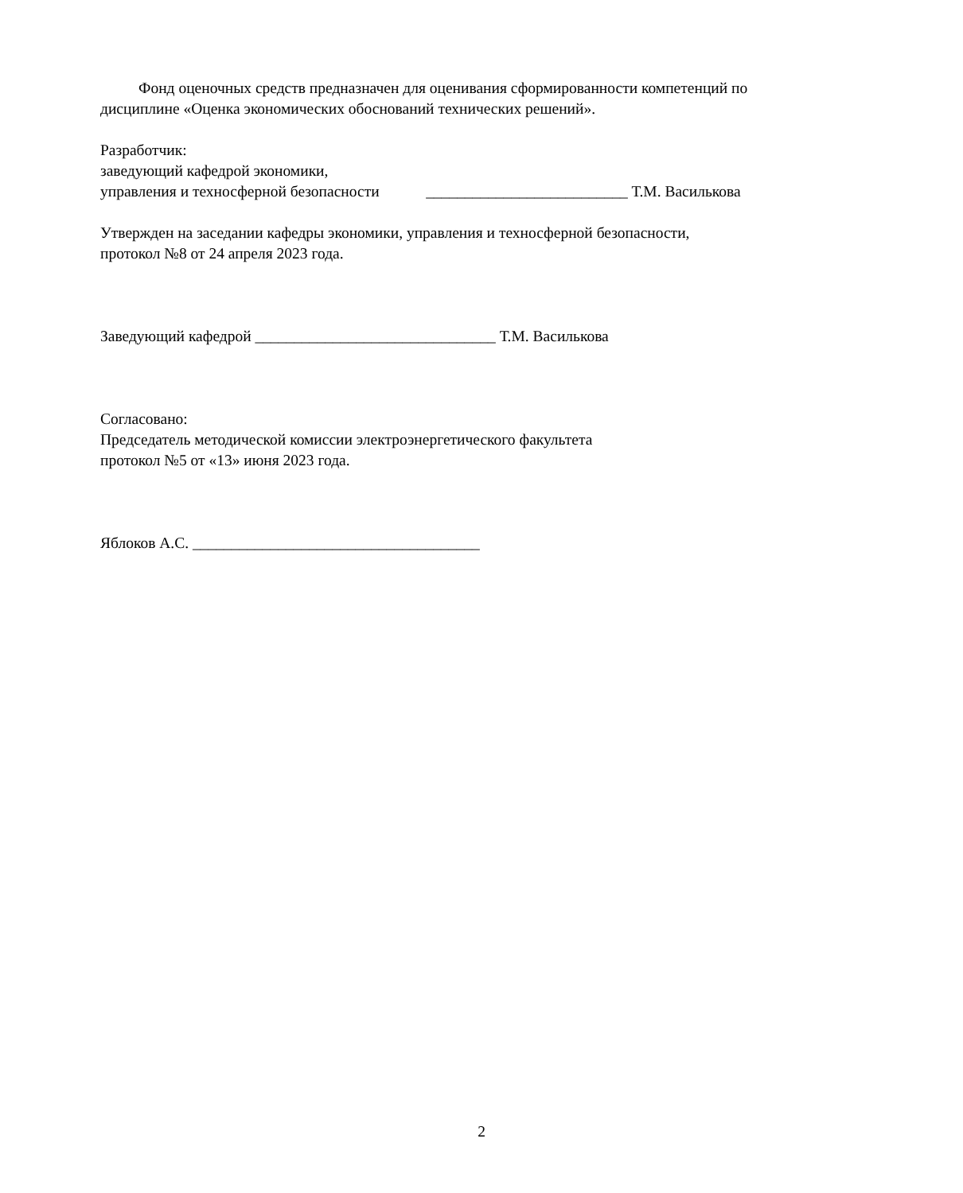Фонд оценочных средств предназначен для оценивания сформированности компетенций по дисциплине «Оценка экономических обоснований технических решений».
Разработчик:
заведующий кафедрой экономики,
управления и техносферной безопасности __________________________ Т.М. Василькова
Утвержден на заседании кафедры экономики, управления и техносферной безопасности,
протокол №8 от 24 апреля 2023 года.
Заведующий кафедрой _______________________________ Т.М. Василькова
Согласовано:
Председатель методической комиссии электроэнергетического факультета
протокол №5 от «13» июня 2023 года.
Яблоков А.С. _____________________________________
2